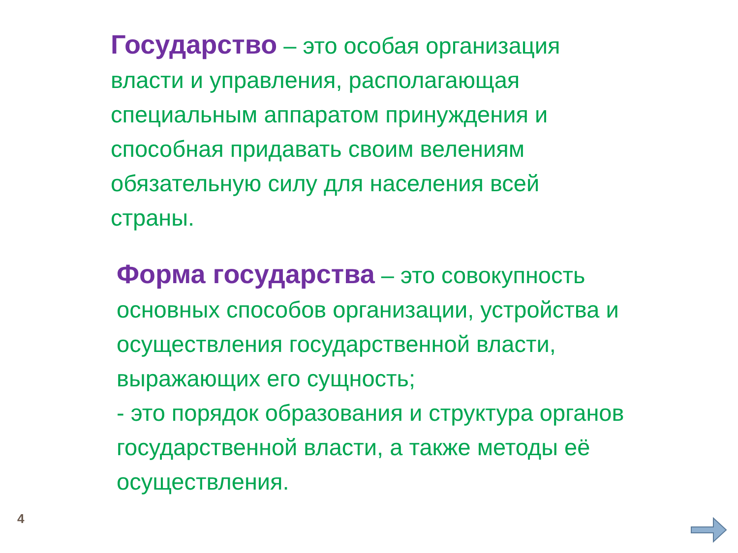Государство – это особая организация власти и управления, располагающая специальным аппаратом принуждения и способная придавать своим велениям обязательную силу для населения всей страны.
Форма государства – это совокупность основных способов организации, устройства и осуществления государственной власти, выражающих его сущность;
- это порядок образования и структура органов государственной власти, а также методы её осуществления.
4